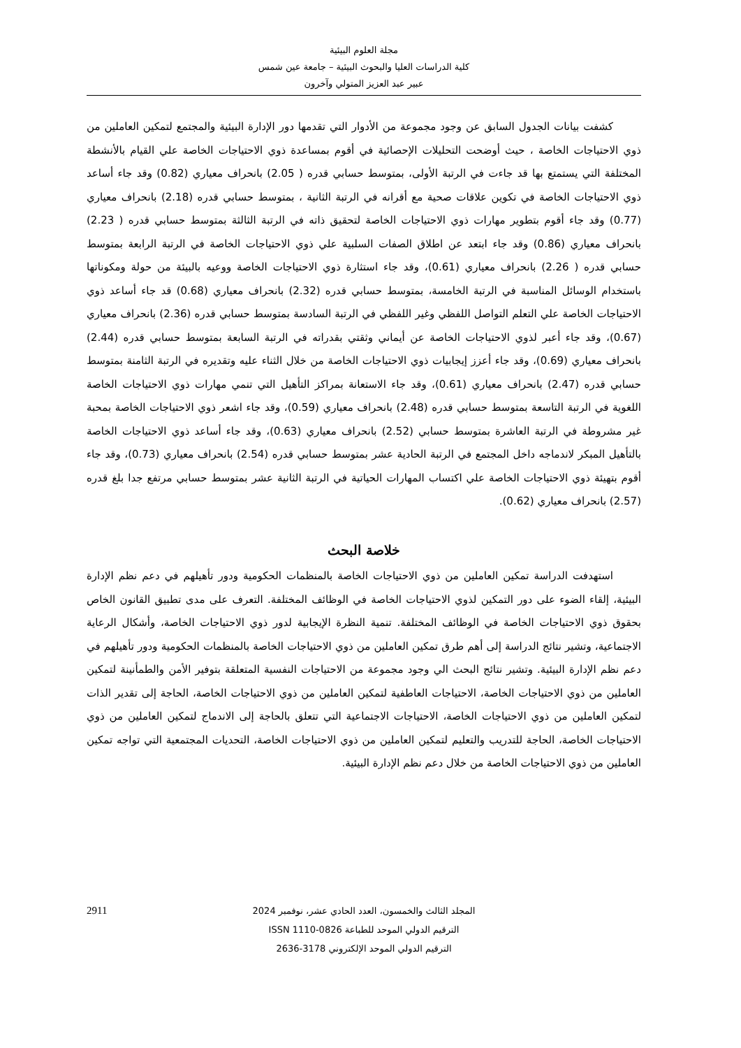مجلة العلوم البيئية
كلية الدراسات العليا والبحوث البيئية – جامعة عين شمس
عبير عبد العزيز المتولي وآخرون
كشفت بيانات الجدول السابق عن وجود مجموعة من الأدوار التي تقدمها دور الإدارة البيئية والمجتمع لتمكين العاملين من ذوي الاحتياجات الخاصة ، حيث أوضحت التحليلات الإحصائية في أقوم بمساعدة ذوي الاحتياجات الخاصة علي القيام بالأنشطة المختلفة التي يستمتع بها قد جاءت في الرتبة الأولى، بمتوسط حسابي قدره ( 2.05) بانحراف معياري (0.82) وقد جاء أساعد ذوي الاحتياجات الخاصة في تكوين علاقات صحية مع أقرانه في الرتبة الثانية ، بمتوسط حسابي قدره (2.18) بانحراف معياري (0.77) وقد جاء أقوم بتطوير مهارات ذوي الاحتياجات الخاصة لتحقيق ذاته في الرتبة الثالثة بمتوسط حسابي قدره ( 2.23) بانحراف معياري (0.86) وقد جاء ابتعد عن اطلاق الصفات السلبية علي ذوي الاحتياجات الخاصة في الرتبة الرابعة بمتوسط حسابي قدره ( 2.26) بانحراف معياري (0.61)، وقد جاء استثارة ذوي الاحتياجات الخاصة ووعيه بالبيئة من حولة ومكوناتها باستخدام الوسائل المناسبة في الرتبة الخامسة، بمتوسط حسابي قدره (2.32) بانحراف معياري (0.68) قد جاء أساعد ذوي الاحتياجات الخاصة علي التعلم التواصل اللفظي وغير اللفظي في الرتبة السادسة بمتوسط حسابي قدره (2.36) بانحراف معياري (0.67)، وقد جاء أعبر لذوي الاحتياجات الخاصة عن أيماني وثقتي بقدراته في الرتبة السابعة بمتوسط حسابي قدره (2.44) بانحراف معياري (0.69)، وقد جاء أعزز إيجابيات ذوي الاحتياجات الخاصة من خلال الثناء عليه وتقديره في الرتبة الثامنة بمتوسط حسابي قدره (2.47) بانحراف معياري (0.61)، وقد جاء الاستعانة بمراكز التأهيل التي تنمي مهارات ذوي الاحتياجات الخاصة اللغوية في الرتبة التاسعة بمتوسط حسابي قدره (2.48) بانحراف معياري (0.59)، وقد جاء اشعر ذوي الاحتياجات الخاصة بمحبة غير مشروطة في الرتبة العاشرة بمتوسط حسابي (2.52) بانحراف معياري (0.63)، وقد جاء أساعد ذوي الاحتياجات الخاصة بالتأهيل المبكر لاندماجه داخل المجتمع في الرتبة الحادية عشر بمتوسط حسابي قدره (2.54) بانحراف معياري (0.73)، وقد جاء أقوم بتهيئة ذوي الاحتياجات الخاصة علي اكتساب المهارات الحياتية في الرتبة الثانية عشر بمتوسط حسابي مرتفع جدا بلغ قدره (2.57) بانحراف معياري (0.62).
خلاصة البحث
استهدفت الدراسة تمكين العاملين من ذوي الاحتياجات الخاصة بالمنظمات الحكومية ودور تأهيلهم في دعم نظم الإدارة البيئية، إلقاء الضوء على دور التمكين لذوي الاحتياجات الخاصة في الوظائف المختلفة. التعرف على مدى تطبيق القانون الخاص بحقوق ذوي الاحتياجات الخاصة في الوظائف المختلفة. تنمية النظرة الإيجابية لدور ذوي الاحتياجات الخاصة، وأشكال الرعاية الاجتماعية، وتشير نتائج الدراسة إلى أهم طرق تمكين العاملين من ذوي الاحتياجات الخاصة بالمنظمات الحكومية ودور تأهيلهم في دعم نظم الإدارة البيئية. وتشير نتائج البحث الي وجود مجموعة من الاحتياجات النفسية المتعلقة بتوفير الأمن والطمأنينة لتمكين العاملين من ذوي الاحتياجات الخاصة، الاحتياجات العاطفية لتمكين العاملين من ذوي الاحتياجات الخاصة، الحاجة إلى تقدير الذات لتمكين العاملين من ذوي الاحتياجات الخاصة، الاحتياجات الاجتماعية التي تتعلق بالحاجة إلى الاندماج لتمكين العاملين من ذوي الاحتياجات الخاصة، الحاجة للتدريب والتعليم لتمكين العاملين من ذوي الاحتياجات الخاصة، التحديات المجتمعية التي تواجه تمكين العاملين من ذوي الاحتياجات الخاصة من خلال دعم نظم الإدارة البيئية.
2911
المجلد الثالث والخمسون، العدد الحادي عشر، نوفمبر 2024
الترقيم الدولي الموحد للطباعة 0826-1110 ISSN
الترقيم الدولي الموحد الإلكتروني 3178-2636